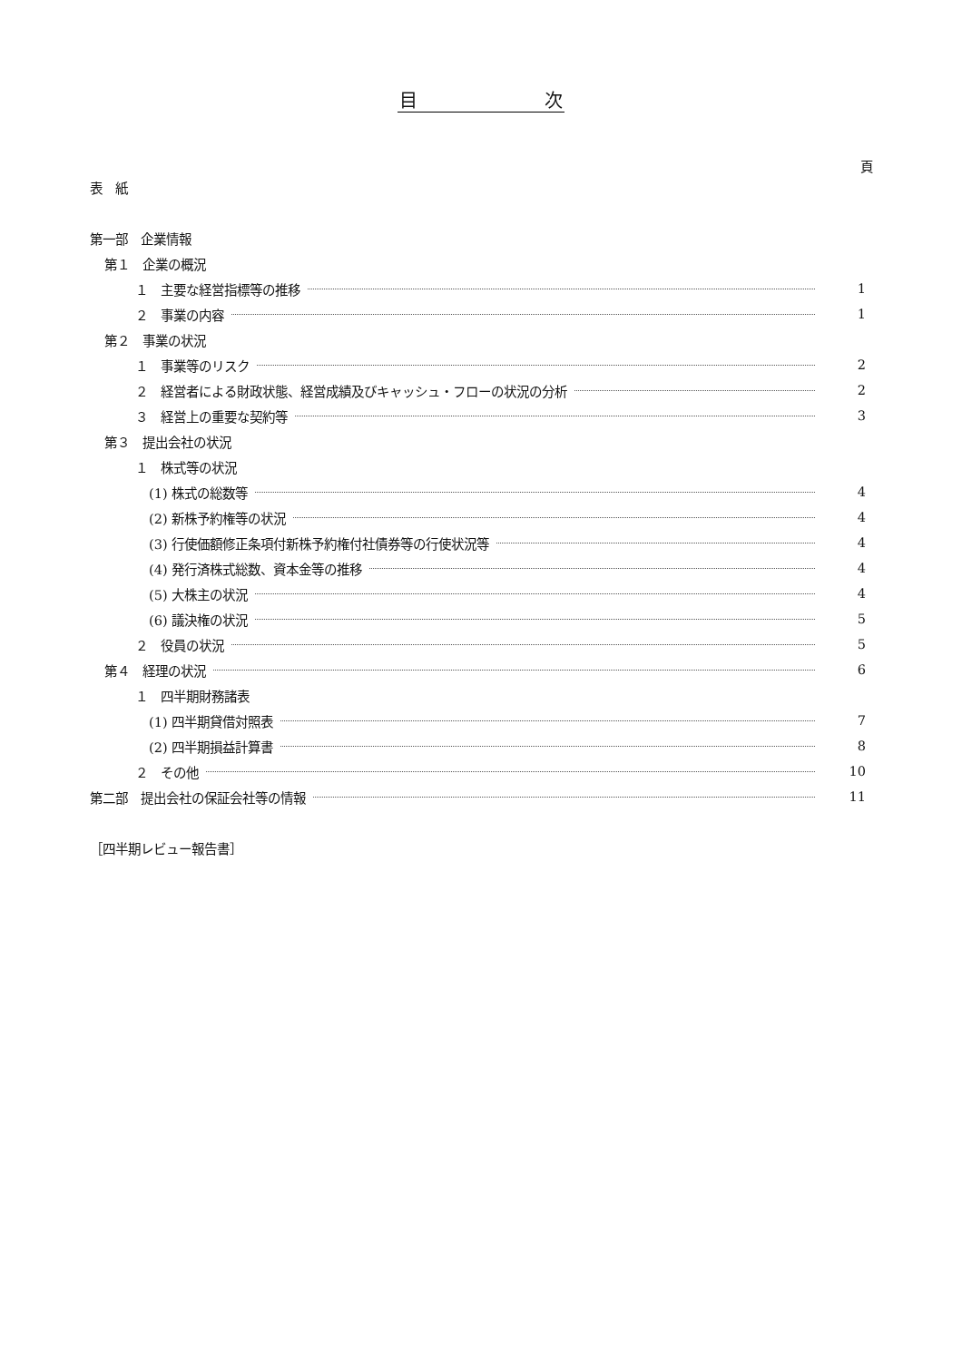目　　　　　　　次
頁
表　紙
第一部　企業情報
第１　企業の概況
１　主要な経営指標等の推移 1
２　事業の内容 1
第２　事業の状況
１　事業等のリスク 2
２　経営者による財政状態、経営成績及びキャッシュ・フローの状況の分析 2
３　経営上の重要な契約等 3
第３　提出会社の状況
１　株式等の状況
(1) 株式の総数等 4
(2) 新株予約権等の状況 4
(3) 行使価額修正条項付新株予約権付社債券等の行使状況等 4
(4) 発行済株式総数、資本金等の推移 4
(5) 大株主の状況 4
(6) 議決権の状況 5
２　役員の状況 5
第４　経理の状況 6
１　四半期財務諸表
(1) 四半期貸借対照表 7
(2) 四半期損益計算書 8
２　その他 10
第二部　提出会社の保証会社等の情報 11
［四半期レビュー報告書］